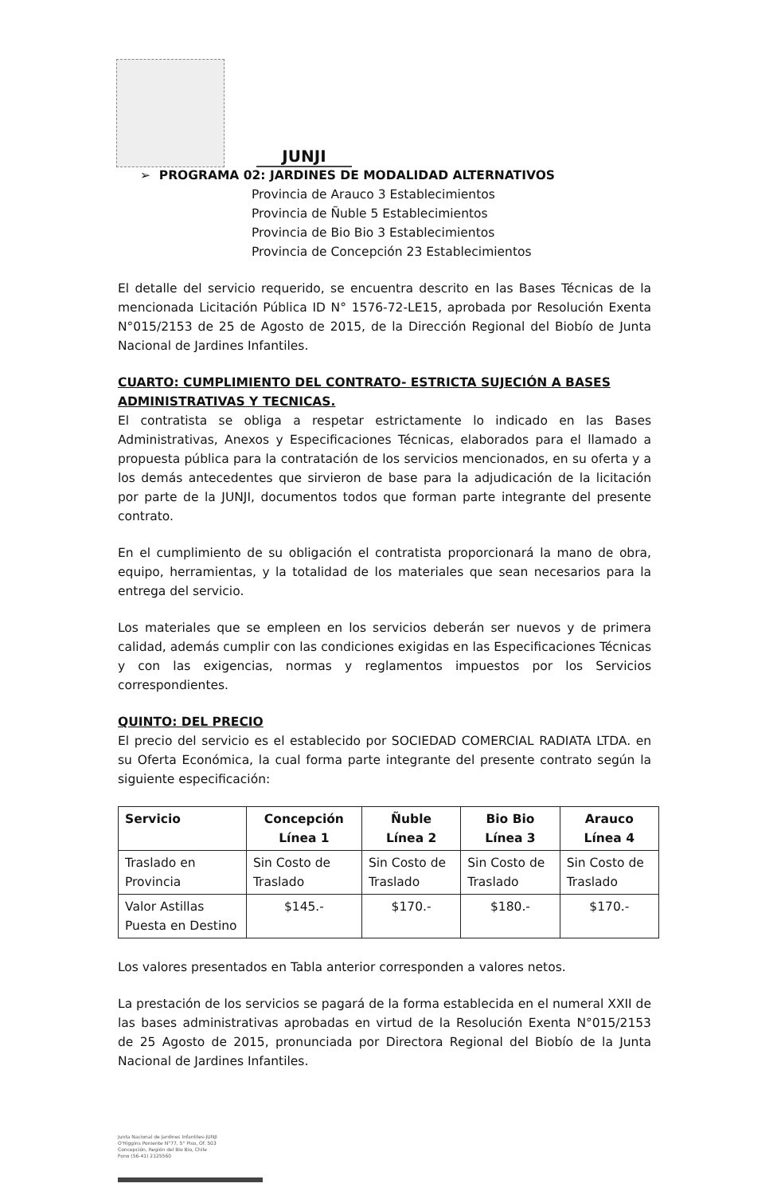JUNJI
➢ PROGRAMA 02: JARDINES DE MODALIDAD ALTERNATIVOS
Provincia de Arauco 3 Establecimientos
Provincia de Ñuble 5 Establecimientos
Provincia de Bio Bio 3 Establecimientos
Provincia de Concepción 23 Establecimientos
El detalle del servicio requerido, se encuentra descrito en las Bases Técnicas de la mencionada Licitación Pública ID N° 1576-72-LE15, aprobada por Resolución Exenta N°015/2153 de 25 de Agosto de 2015, de la Dirección Regional del Biobío de Junta Nacional de Jardines Infantiles.
CUARTO: CUMPLIMIENTO DEL CONTRATO- ESTRICTA SUJECIÓN A BASES ADMINISTRATIVAS Y TECNICAS.
El contratista se obliga a respetar estrictamente lo indicado en las Bases Administrativas, Anexos y Especificaciones Técnicas, elaborados para el llamado a propuesta pública para la contratación de los servicios mencionados, en su oferta y a los demás antecedentes que sirvieron de base para la adjudicación de la licitación por parte de la JUNJI, documentos todos que forman parte integrante del presente contrato.
En el cumplimiento de su obligación el contratista proporcionará la mano de obra, equipo, herramientas, y la totalidad de los materiales que sean necesarios para la entrega del servicio.
Los materiales que se empleen en los servicios deberán ser nuevos y de primera calidad, además cumplir con las condiciones exigidas en las Especificaciones Técnicas y con las exigencias, normas y reglamentos impuestos por los Servicios correspondientes.
QUINTO: DEL PRECIO
El precio del servicio es el establecido por SOCIEDAD COMERCIAL RADIATA LTDA. en su Oferta Económica, la cual forma parte integrante del presente contrato según la siguiente especificación:
| Servicio | Concepción Línea 1 | Ñuble Línea 2 | Bio Bio Línea 3 | Arauco Línea 4 |
| --- | --- | --- | --- | --- |
| Traslado en Provincia | Sin Costo de Traslado | Sin Costo de Traslado | Sin Costo de Traslado | Sin Costo de Traslado |
| Valor Astillas Puesta en Destino | $145.- | $170.- | $180.- | $170.- |
Los valores presentados en Tabla anterior corresponden a valores netos.
La prestación de los servicios se pagará de la forma establecida en el numeral XXII de las bases administrativas aprobadas en virtud de la Resolución Exenta N°015/2153 de 25 Agosto de 2015, pronunciada por Directora Regional del Biobío de la Junta Nacional de Jardines Infantiles.
Junta Nacional de Jardines Infantiles-JUNJI
O'Higgins Poniente N°77, 5° Piso, Of. 503
Concepción, Región del Bio Bio, Chile
Fono (56-41) 2125560